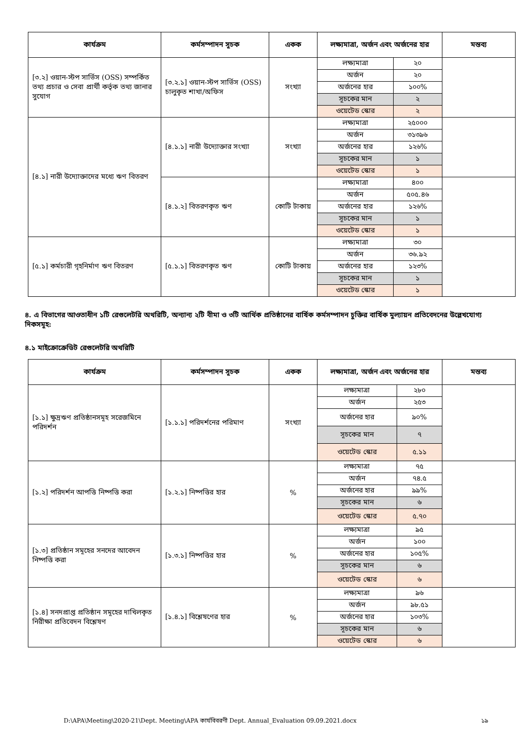| কার্যক্রম | কর্মসম্পাদন সূচক | একক | লক্ষ্যমাত্রা, অর্জন এবং অর্জনের হার | | মন্তব্য |
| --- | --- | --- | --- | --- | --- |
| [৩.২] ওয়ান-স্টপ সার্ভিস (OSS) সম্পর্কিত তথ্য প্রচার ও সেবা প্রার্থী কর্তৃক তথ্য জানার সুযোগ | [৩.২.১] ওয়ান-স্টপ সার্ভিস (OSS) চালুকৃত শাখা/অফিস | সংখ্যা | লক্ষ্যমাত্রা | ২০ | |
| | | | অর্জন | ২০ | |
| | | | অর্জনের হার | ১০০% | |
| | | | সূচকের মান | ২ | |
| | | | ওয়েটেড স্কোর | ২ | |
| [৪.১] নারী উদ্যোক্তাদের মধ্যে ঋণ বিতরণ | [৪.১.১] নারী উদ্যোক্তার সংখ্যা | সংখ্যা | লক্ষ্যমাত্রা | ২৫০০০ | |
| | | | অর্জন | ৩১৩৯৬ | |
| | | | অর্জনের হার | ১২৬% | |
| | | | সূচকের মান | ১ | |
| | | | ওয়েটেড স্কোর | ১ | |
| | [৪.১.২] বিতরণকৃত ঋণ | কোটি টাকায় | লক্ষ্যমাত্রা | ৪০০ | |
| | | | অর্জন | ৫০৫.৪৬ | |
| | | | অর্জনের হার | ১২৬% | |
| | | | সূচকের মান | ১ | |
| | | | ওয়েটেড স্কোর | ১ | |
| [৫.১] কর্মচারী গৃহনির্মাণ ঋণ বিতরণ | [৫.১.১] বিতরণকৃত ঋণ | কোটি টাকায় | লক্ষ্যমাত্রা | ৩০ | |
| | | | অর্জন | ৩৬.৯২ | |
| | | | অর্জনের হার | ১২৩% | |
| | | | সূচকের মান | ১ | |
| | | | ওয়েটেড স্কোর | ১ | |
৪. এ বিভাগের আওতাধীন ১টি রেগুলেটরি অথরিটি, অন্যান্য ২টি বীমা ও ৩টি আর্থিক প্রতিষ্ঠানের বার্ষিক কর্মসম্পাদন চুক্তির বার্ষিক মুল্যায়ন প্রতিবেদনের উল্লেখযোগ্য দিকসমূহ:
৪.১ মাইক্রোক্রেডিট রেগুলেটরি অথরিটি
| কার্যক্রম | কর্মসম্পাদন সূচক | একক | লক্ষ্যমাত্রা, অর্জন এবং অর্জনের হার | | মন্তব্য |
| --- | --- | --- | --- | --- | --- |
| [১.১] ক্ষুদ্রঋণ প্রতিষ্ঠানসমূহ সরেজমিনে পরিদর্শন | [১.১.১] পরিদর্শনের পরিমাণ | সংখ্যা | লক্ষ্যমাত্রা | ২৮০ | |
| | | | অর্জন | ২৫৩ | |
| | | | অর্জনের হার | ৯০% | |
| | | | সূচকের মান | ৭ | |
| | | | ওয়েটেড স্কোর | ৫.১১ | |
| [১.২] পরিদর্শন আপত্তি নিষ্পত্তি করা | [১.২.১] নিষ্পত্তির হার | % | লক্ষ্যমাত্রা | ৭৫ | |
| | | | অর্জন | ৭৪.৫ | |
| | | | অর্জনের হার | ৯৯% | |
| | | | সূচকের মান | ৬ | |
| | | | ওয়েটেড স্কোর | ৫.৭০ | |
| [১.৩] প্রতিষ্ঠান সমূহের সনদের আবেদন নিষ্পত্তি করা | [১.৩.১] নিষ্পত্তির হার | % | লক্ষ্যমাত্রা | ৯৫ | |
| | | | অর্জন | ১০০ | |
| | | | অর্জনের হার | ১০৫% | |
| | | | সূচকের মান | ৬ | |
| | | | ওয়েটেড স্কোর | ৬ | |
| [১.৪] সনদপ্রাপ্ত প্রতিষ্ঠান সমূহের দাখিলকৃত নিরীক্ষা প্রতিবেদন বিশ্লেষণ | [১.৪.১] বিশ্লেষণের হার | % | লক্ষ্যমাত্রা | ৯৬ | |
| | | | অর্জন | ৯৮.৫১ | |
| | | | অর্জনের হার | ১০৩% | |
| | | | সূচকের মান | ৬ | |
| | | | ওয়েটেড স্কোর | ৬ | |
D:\APA\Meeting\2020-21\Dept. Meeting\APA কার্যবিবরণী Dept. Annual_Evaluation 09.09.2021.docx ১৯